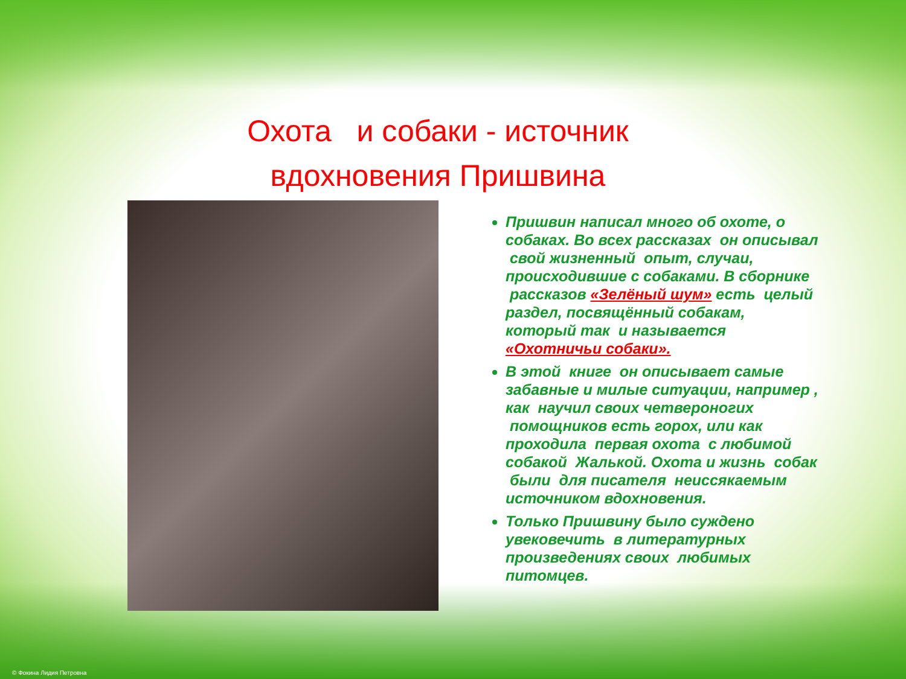Охота и собаки - источник вдохновения Пришвина
Пришвин написал много об охоте, о собаках. Во всех рассказах он описывал свой жизненный опыт, случаи, происходившие с собаками. В сборнике рассказов «Зелёный шум» есть целый раздел, посвящённый собакам, который так и называется «Охотничьи собаки».
В этой книге он описывает самые забавные и милые ситуации, например , как научил своих четвероногих помощников есть горох, или как проходила первая охота с любимой собакой Жалькой. Охота и жизнь собак были для писателя неиссякаемым источником вдохновения.
Только Пришвину было суждено увековечить в литературных произведениях своих любимых питомцев.
© Фокина Лидия Петровна